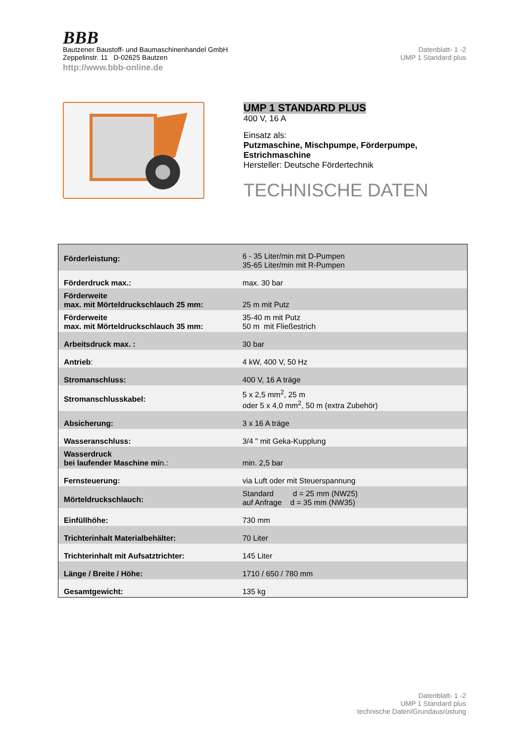BBB
Bautzener Baustoff- und Baumaschinenhandel GmbH
Zeppelinstr. 11 D-02625 Bautzen
http://www.bbb-online.de
Datenblatt- 1 -2
UMP 1 Standard plus
UMP 1 STANDARD PLUS
400 V, 16 A
Einsatz als:
Putzmaschine, Mischpumpe, Förderpumpe,
Estrichmaschine
Hersteller: Deutsche Fördertechnik
TECHNISCHE DATEN
| Förderleistung: | 6 - 35 Liter/min mit D-Pumpen 35-65 Liter/min mit R-Pumpen |
| Förderdruck max.: | max. 30 bar |
| Förderweite max. mit Mörteldruckschlauch 25 mm: | 25 m mit Putz |
| Förderweite max. mit Mörteldruckschlauch 35 mm: | 35-40 m mit Putz 50 m mit Fließestrich |
| Arbeitsdruck max. : | 30 bar |
| Antrieb : | 4 kW, 400 V, 50 Hz |
| Stromanschluss: | 400 V, 16 A träge |
| Stromanschlusskabel: | 5 x 2,5 mm<sup>2</sup>, 25 m oder 5 x 4,0 mm<sup>2</sup>, 50 m (extra Zubehör) |
| Absicherung: | 3 x 16 A träge |
| Wasseranschluss: | 3/4 " mit Geka-Kupplung |
| Wasserdruck bei laufender Maschine mi n.: | min. 2,5 bar |
| Fernsteuerung: | via Luft oder mit Steuerspannung |
| Mörteldruckschlauch: | Standard d = 25 mm (NW25) auf Anfrage d = 35 mm (NW35) |
| Einfüllhöhe: | 730 mm |
| Trichterinhalt Materialbehälter: | 70 Liter |
| Trichterinhalt mit Aufsatztrichter: | 145 Liter |
| Länge / Breite / Höhe: | 1710 / 650 / 780 mm |
| Gesamtgewicht: | 135 kg |
Datenblatt- 1 -2
UMP 1 Standard plus
technische Daten/Grundausrüstung